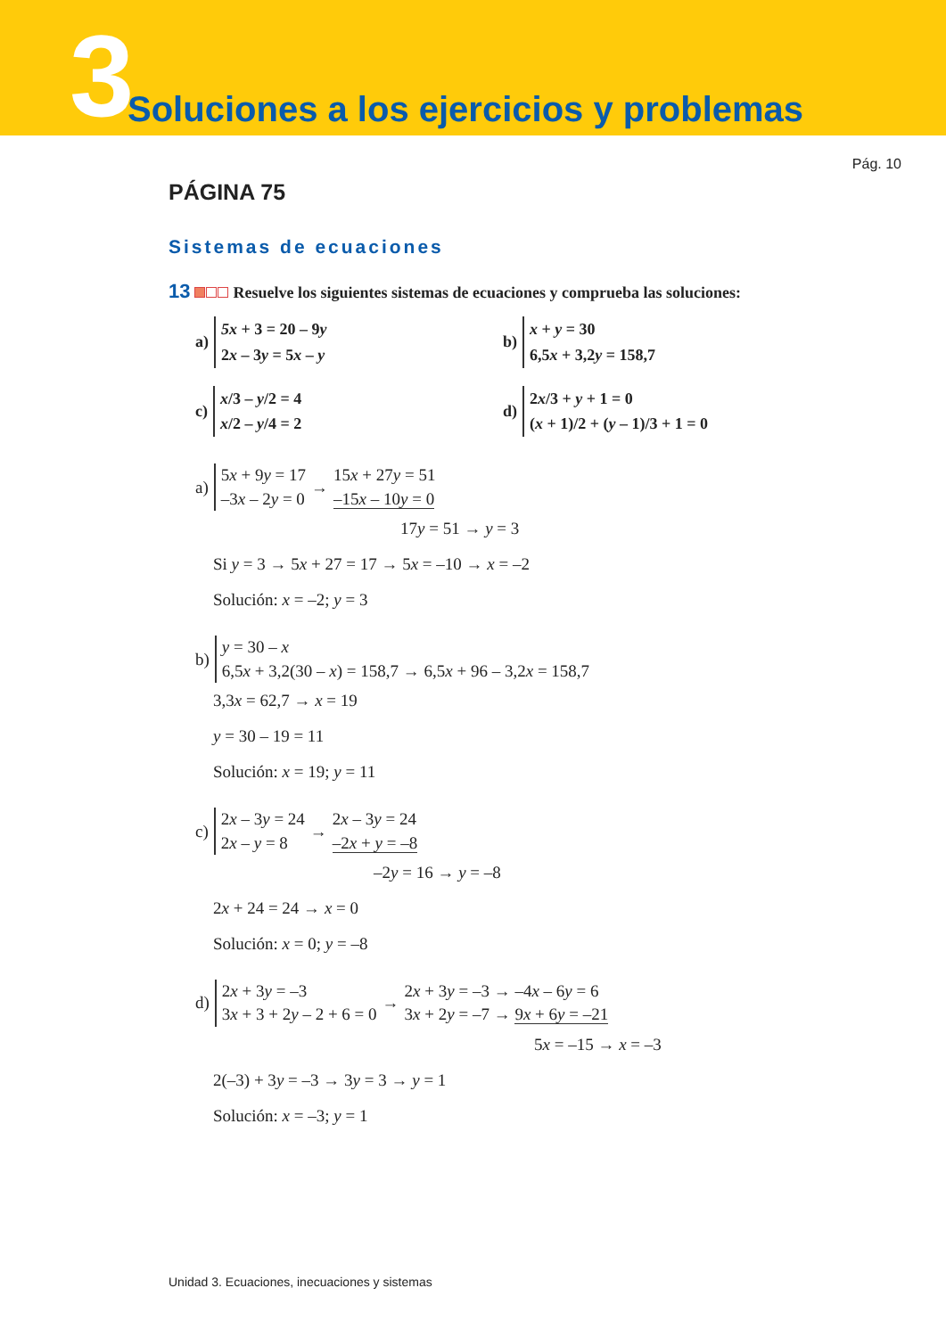3
Soluciones a los ejercicios y problemas
Pág. 10
PÁGINA 75
Sistemas de ecuaciones
13 Resuelve los siguientes sistemas de ecuaciones y comprueba las soluciones:
a)
5x + 3 = 20 – 9y
2x – 3y = 5x – y
b)
x + y = 30
6,5x + 3,2y = 158,7
c)
x/3 – y/2 = 4
x/2 – y/4 = 2
d)
2x/3 + y + 1 = 0
(x + 1)/2 + (y – 1)/3 + 1 = 0
a)
5x + 9y = 17
–3x – 2y = 0
→
15x + 27y = 51
–15x – 10y = 0
17y = 51 → y = 3
Si y = 3 → 5x + 27 = 17 → 5x = –10 → x = –2
Solución: x = –2; y = 3
b)
y = 30 – x
6,5x + 3,2(30 – x) = 158,7 → 6,5x + 96 – 3,2x = 158,7
3,3x = 62,7 → x = 19
y = 30 – 19 = 11
Solución: x = 19; y = 11
c)
2x – 3y = 24
2x – y = 8
→
2x – 3y = 24
–2x + y = –8
–2y = 16 → y = –8
2x + 24 = 24 → x = 0
Solución: x = 0; y = –8
d)
2x + 3y = –3
3x + 3 + 2y – 2 + 6 = 0
→
2x + 3y = –3 → –4x – 6y = 6
3x + 2y = –7 → 9x + 6y = –21
5x = –15 → x = –3
2(–3) + 3y = –3 → 3y = 3 → y = 1
Solución: x = –3; y = 1
Unidad 3. Ecuaciones, inecuaciones y sistemas